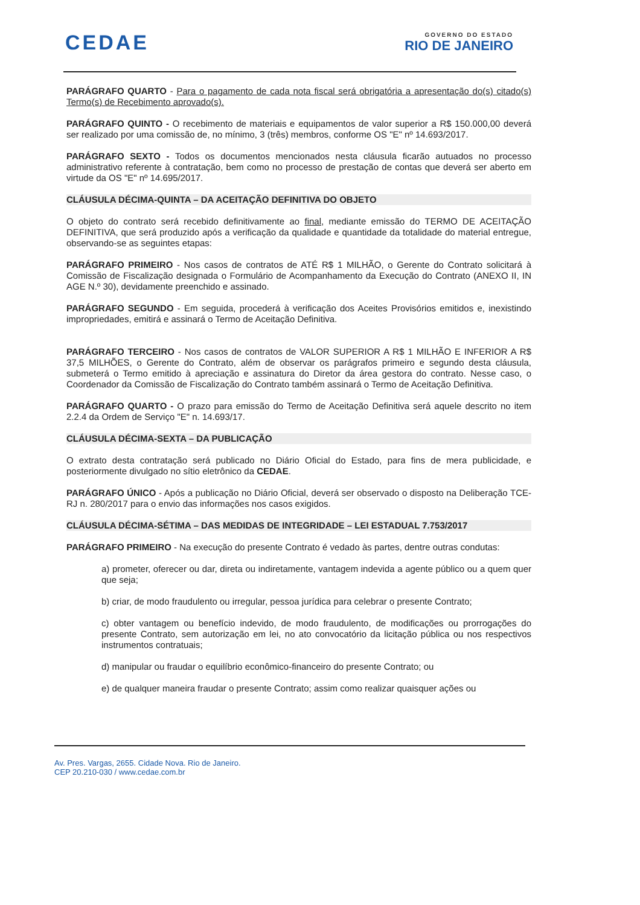CEDAE
GOVERNO DO ESTADO
RIO DE JANEIRO
PARÁGRAFO QUARTO - Para o pagamento de cada nota fiscal será obrigatória a apresentação do(s) citado(s) Termo(s) de Recebimento aprovado(s).
PARÁGRAFO QUINTO - O recebimento de materiais e equipamentos de valor superior a R$ 150.000,00 deverá ser realizado por uma comissão de, no mínimo, 3 (três) membros, conforme OS "E" nº 14.693/2017.
PARÁGRAFO SEXTO - Todos os documentos mencionados nesta cláusula ficarão autuados no processo administrativo referente à contratação, bem como no processo de prestação de contas que deverá ser aberto em virtude da OS "E" nº 14.695/2017.
CLÁUSULA DÉCIMA-QUINTA – DA ACEITAÇÃO DEFINITIVA DO OBJETO
O objeto do contrato será recebido definitivamente ao final, mediante emissão do TERMO DE ACEITAÇÃO DEFINITIVA, que será produzido após a verificação da qualidade e quantidade da totalidade do material entregue, observando-se as seguintes etapas:
PARÁGRAFO PRIMEIRO - Nos casos de contratos de ATÉ R$ 1 MILHÃO, o Gerente do Contrato solicitará à Comissão de Fiscalização designada o Formulário de Acompanhamento da Execução do Contrato (ANEXO II, IN AGE N.º 30), devidamente preenchido e assinado.
PARÁGRAFO SEGUNDO - Em seguida, procederá à verificação dos Aceites Provisórios emitidos e, inexistindo impropriedades, emitirá e assinará o Termo de Aceitação Definitiva.
PARÁGRAFO TERCEIRO - Nos casos de contratos de VALOR SUPERIOR A R$ 1 MILHÃO E INFERIOR A R$ 37,5 MILHÕES, o Gerente do Contrato, além de observar os parágrafos primeiro e segundo desta cláusula, submeterá o Termo emitido à apreciação e assinatura do Diretor da área gestora do contrato. Nesse caso, o Coordenador da Comissão de Fiscalização do Contrato também assinará o Termo de Aceitação Definitiva.
PARÁGRAFO QUARTO - O prazo para emissão do Termo de Aceitação Definitiva será aquele descrito no item 2.2.4 da Ordem de Serviço "E" n. 14.693/17.
CLÁUSULA DÉCIMA-SEXTA – DA PUBLICAÇÃO
O extrato desta contratação será publicado no Diário Oficial do Estado, para fins de mera publicidade, e posteriormente divulgado no sítio eletrônico da CEDAE.
PARÁGRAFO ÚNICO - Após a publicação no Diário Oficial, deverá ser observado o disposto na Deliberação TCE-RJ n. 280/2017 para o envio das informações nos casos exigidos.
CLÁUSULA DÉCIMA-SÉTIMA – DAS MEDIDAS DE INTEGRIDADE – LEI ESTADUAL 7.753/2017
PARÁGRAFO PRIMEIRO - Na execução do presente Contrato é vedado às partes, dentre outras condutas:
a) prometer, oferecer ou dar, direta ou indiretamente, vantagem indevida a agente público ou a quem quer que seja;
b) criar, de modo fraudulento ou irregular, pessoa jurídica para celebrar o presente Contrato;
c) obter vantagem ou benefício indevido, de modo fraudulento, de modificações ou prorrogações do presente Contrato, sem autorização em lei, no ato convocatório da licitação pública ou nos respectivos instrumentos contratuais;
d) manipular ou fraudar o equilíbrio econômico-financeiro do presente Contrato; ou
e) de qualquer maneira fraudar o presente Contrato; assim como realizar quaisquer ações ou
Av. Pres. Vargas, 2655. Cidade Nova. Rio de Janeiro.
CEP 20.210-030 / www.cedae.com.br